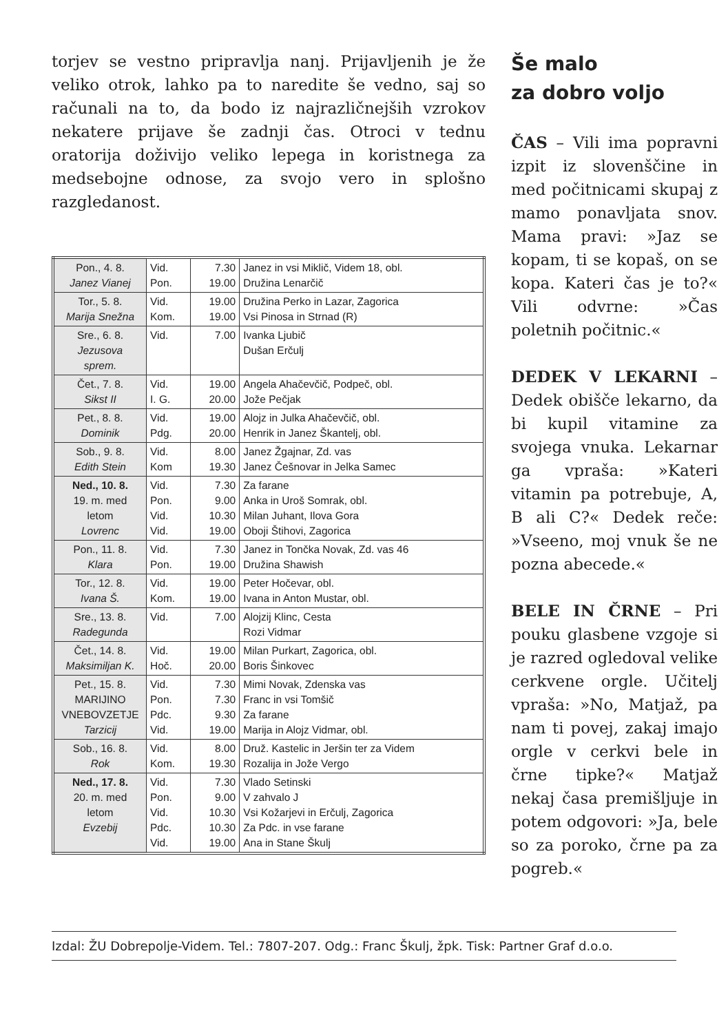torjev se vestno pripravlja nanj. Prijavljenih je že veliko otrok, lahko pa to naredite še vedno, saj so računali na to, da bodo iz najrazličnejših vzrokov nekatere prijave še zadnji čas. Otroci v tednu oratorija doživijo veliko lepega in koristnega za medsebojne odnose, za svojo vero in splošno razgledanost.
| Pon., 4. 8. Janez Vianej | Vid. Pon. | 7.30 19.00 | Janez in vsi Miklič, Videm 18, obl. Družina Lenarčič |
| Tor., 5. 8. Marija Snežna | Vid. Kom. | 19.00 19.00 | Družina Perko in Lazar, Zagorica Vsi Pinosa in Strnad (R) |
| Sre., 6. 8. Jezusova sprem. | Vid. | 7.00 | Ivanka Ljubič Dušan Erčulj |
| Čet., 7. 8. Sikst II | Vid. I. G. | 19.00 20.00 | Angela Ahačevčič, Podpeč, obl. Jože Pečjak |
| Pet., 8. 8. Dominik | Vid. Pdg. | 19.00 20.00 | Alojz in Julka Ahačevčič, obl. Henrik in Janez Škantelj, obl. |
| Sob., 9. 8. Edith Stein | Vid. Kom | 8.00 19.30 | Janez Žgajnar, Zd. vas Janez Češnovar in Jelka Samec |
| Ned., 10. 8. 19. m. med letom Lovrenc | Vid. Pon. Vid. Vid. | 7.30 9.00 10.30 19.00 | Za farane Anka in Uroš Somrak, obl. Milan Juhant, Ilova Gora Oboji Štihovi, Zagorica |
| Pon., 11. 8. Klara | Vid. Pon. | 7.30 19.00 | Janez in Tončka Novak, Zd. vas 46 Družina Shawish |
| Tor., 12. 8. Ivana Š. | Vid. Kom. | 19.00 19.00 | Peter Hočevar, obl. Ivana in Anton Mustar, obl. |
| Sre., 13. 8. Radegunda | Vid. | 7.00 | Alojzij Klinc, Cesta Rozi Vidmar |
| Čet., 14. 8. Maksimiljan K. | Vid. Hoč. | 19.00 20.00 | Milan Purkart, Zagorica, obl. Boris Šinkovec |
| Pet., 15. 8. MARIJINO VNEBOVZETJE Tarzicij | Vid. Pon. Pdc. Vid. | 7.30 7.30 9.30 19.00 | Mimi Novak, Zdenska vas Franc in vsi Tomšič Za farane Marija in Alojz Vidmar, obl. |
| Sob., 16. 8. Rok | Vid. Kom. | 8.00 19.30 | Druž. Kastelic in Jeršin ter za Videm Rozalija in Jože Vergo |
| Ned., 17. 8. 20. m. med letom Evzebij | Vid. Pon. Vid. Pdc. Vid. | 7.30 9.00 10.30 10.30 19.00 | Vlado Setinski V zahvalo J Vsi Kožarjevi in Erčulj, Zagorica Za Pdc. in vse farane Ana in Stane Škulj |
Še malo
za dobro voljo
ČAS – Vili ima popravni izpit iz slovenščine in med počitnicami skupaj z mamo ponavljata snov. Mama pravi: »Jaz se kopam, ti se kopaš, on se kopa. Kateri čas je to?« Vili odvrne: »Čas poletnih počitnic.«
DEDEK V LEKARNI – Dedek obišče lekarno, da bi kupil vitamine za svojega vnuka. Lekarnar ga vpraša: »Kateri vitamin pa potrebuje, A, B ali C?« Dedek reče: »Vseeno, moj vnuk še ne pozna abecede.«
BELE IN ČRNE – Pri pouku glasbene vzgoje si je razred ogledoval velike cerkvene orgle. Učitelj vpraša: »No, Matjaž, pa nam ti povej, zakaj imajo orgle v cerkvi bele in črne tipke?« Matjaž nekaj časa premišljuje in potem odgovori: »Ja, bele so za poroko, črne pa za pogreb.«
Izdal: ŽU Dobrepolje-Videm. Tel.: 7807-207. Odg.: Franc Škulj, žpk. Tisk: Partner Graf d.o.o.